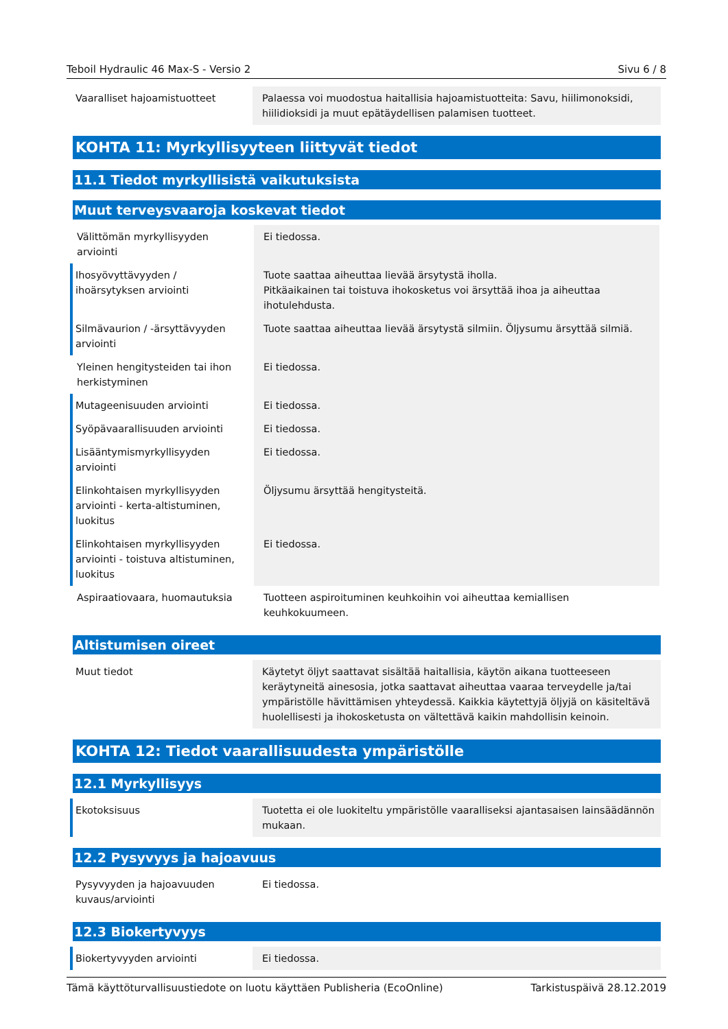Teboil Hydraulic 46 Max-S - Versio 2 Sivu 6 / 8
| Vaaralliset hajoamistuotteet | Palaessa voi muodostua haitallisia hajoamistuotteita: Savu, hiilimonoksidi, hiilidioksidi ja muut epätäydellisen palamisen tuotteet. |
KOHTA 11: Myrkyllisyyteen liittyvät tiedot
11.1 Tiedot myrkyllisistä vaikutuksista
Muut terveysvaaroja koskevat tiedot
| Välittömän myrkyllisyyden arviointi | Ei tiedossa. |
| Ihosyövyttävyyden / ihoärsytyksen arviointi | Tuote saattaa aiheuttaa lievää ärsytystä iholla. Pitkäaikainen tai toistuva ihokosketus voi ärsyttää ihoa ja aiheuttaa ihotulehdusta. |
| Silmävaurion / -ärsyttävyyden arviointi | Tuote saattaa aiheuttaa lievää ärsytystä silmiin. Öljysumu ärsyttää silmiä. |
| Yleinen hengitysteiden tai ihon herkistyminen | Ei tiedossa. |
| Mutageenisuuden arviointi | Ei tiedossa. |
| Syöpävaarallisuuden arviointi | Ei tiedossa. |
| Lisääntymismyrkyllisyyden arviointi | Ei tiedossa. |
| Elinkohtaisen myrkyllisyyden arviointi - kerta-altistuminen, luokitus | Öljysumu ärsyttää hengitysteitä. |
| Elinkohtaisen myrkyllisyyden arviointi - toistuva altistuminen, luokitus | Ei tiedossa. |
| Aspiraatiovaara, huomautuksia | Tuotteen aspiroituminen keuhkoihin voi aiheuttaa kemiallisen keuhkokuumeen. |
Altistumisen oireet
| Muut tiedot | Käytetyt öljyt saattavat sisältää haitallisia, käytön aikana tuotteeseen keräytyneitä ainesosia, jotka saattavat aiheuttaa vaaraa terveydelle ja/tai ympäristölle hävittämisen yhteydessä. Kaikkia käytettyjä öljyjä on käsiteltävä huolellisesti ja ihokosketusta on vältettävä kaikin mahdollisin keinoin. |
KOHTA 12: Tiedot vaarallisuudesta ympäristölle
12.1 Myrkyllisyys
| Ekotoksisuus | Tuotetta ei ole luokiteltu ympäristölle vaaralliseksi ajantasaisen lainsäädännön mukaan. |
12.2 Pysyvyys ja hajoavuus
| Pysyvyyden ja hajoavuuden kuvaus/arviointi | Ei tiedossa. |
12.3 Biokertyvyys
| Biokertyvyyden arviointi | Ei tiedossa. |
Tämä käyttöturvallisuustiedote on luotu käyttäen Publisheria (EcoOnline) Tarkistuspäivä 28.12.2019